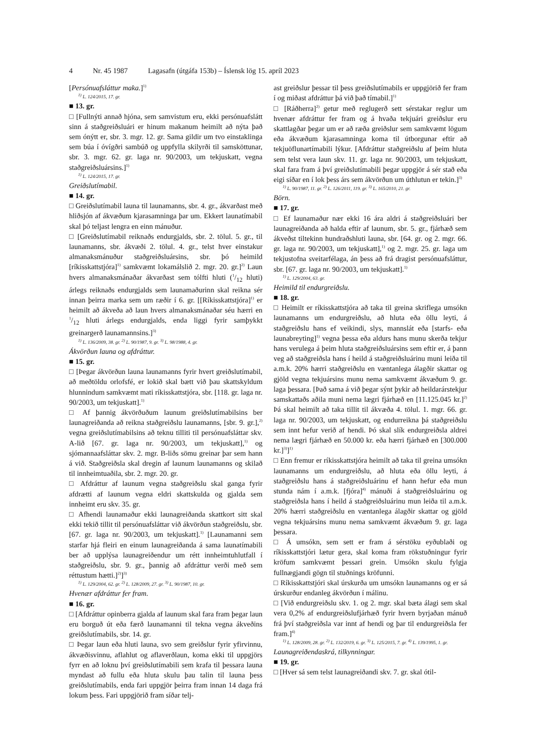4 Nr. 45 1987 Lagasafn (útgáfa 153b) – Íslensk lög 15. apríl 2023
[Persónuafsláttur maka.]<sup>1)</sup>
<sup>1)</sup> L. 124/2015, 17. gr.
■ 13. gr.
□ [Fullnýti annað hjóna, sem samvistum eru, ekki persónuafslátt sinn á staðgreiðsluári er hinum makanum heimilt að nýta það sem ónýtt er, sbr. 3. mgr. 12. gr. Sama gildir um tvo einstaklinga sem búa í óvígðri sambúð og uppfylla skilyrði til samsköttunar, sbr. 3. mgr. 62. gr. laga nr. 90/2003, um tekjuskatt, vegna staðgreiðsluársins.]<sup>1)</sup>
<sup>1)</sup> L. 124/2015, 17. gr.
Greiðslutímabil.
■ 14. gr.
□ Greiðslutímabil launa til launamanns, sbr. 4. gr., ákvarðast með hliðsjón af ákvæðum kjarasamninga þar um. Ekkert launatímabil skal þó teljast lengra en einn mánuður.
□ [Greiðslutímabil reiknaðs endurgjalds, sbr. 2. tölul. 5. gr., til launamanns, sbr. ákvæði 2. tölul. 4. gr., telst hver einstakur almanaksmánuður staðgreiðsluársins, sbr. þó heimild [ríkisskattstjóra]<sup>1)</sup> samkvæmt lokamálslið 2. mgr. 20. gr.]<sup>2)</sup> Laun hvers almanaksmánaðar ákvarðast sem tólfti hluti (1/12 hluti) árlegs reiknaðs endurgjalds sem launamaðurinn skal reikna sér innan þeirra marka sem um ræðir í 6. gr. [[Ríkisskattstjóra]<sup>1)</sup> er heimilt að ákveða að laun hvers almanaksmánaðar séu hærri en 1/12 hluti árlegs endurgjalds, enda liggi fyrir samþykkt greinargerð launamannsins.]<sup>3)</sup>
<sup>1)</sup> L. 136/2009, 38. gr. <sup>2)</sup> L. 90/1987, 9. gr. <sup>3)</sup> L. 98/1988, 4. gr.
Ákvörðun launa og afdráttur.
■ 15. gr.
□ [Þegar ákvörðun launa launamanns fyrir hvert greiðslutímabil, að meðtöldu orlofsfé, er lokið skal bætt við þau skattskyldum hlunnindum samkvæmt mati ríkisskattstjóra, sbr. [118. gr. laga nr. 90/2003, um tekjuskatt].<sup>1)</sup>
□ Af þannig ákvörðuðum launum greiðslutímabilsins ber launagreiðanda að reikna staðgreiðslu launamanns, [sbr. 9. gr.],<sup>2)</sup> vegna greiðslutímabilsins að teknu tilliti til persónuafsláttar skv. A-lið [67. gr. laga nr. 90/2003, um tekjuskatt],<sup>1)</sup> og sjómannaafsláttar skv. 2. mgr. B-liðs sömu greinar þar sem hann á við. Staðgreiðsla skal dregin af launum launamanns og skilað til innheimtuaðila, sbr. 2. mgr. 20. gr.
□ Afdráttur af launum vegna staðgreiðslu skal ganga fyrir afdrætti af launum vegna eldri skattskulda og gjalda sem innheimt eru skv. 35. gr.
□ Afhendi launamaður ekki launagreiðanda skattkort sitt skal ekki tekið tillit til persónuafsláttar við ákvörðun staðgreiðslu, sbr. [67. gr. laga nr. 90/2003, um tekjuskatt].<sup>1)</sup> [Launamanni sem starfar hjá fleiri en einum launagreiðanda á sama launatímabili ber að upplýsa launagreiðendur um rétt innheimtuhlutfall í staðgreiðslu, sbr. 9. gr., þannig að afdráttur verði með sem réttustum hætti.]<sup>2)</sup>]<sup>3)</sup>
<sup>1)</sup> L. 129/2004, 62. gr. <sup>2)</sup> L. 128/2009, 27. gr. <sup>3)</sup> L. 90/1987, 10. gr.
Hvenær afdráttur fer fram.
■ 16. gr.
□ [Afdráttur opinberra gjalda af launum skal fara fram þegar laun eru borguð út eða færð launamanni til tekna vegna ákveðins greiðslutímabils, sbr. 14. gr.
□ Þegar laun eða hluti launa, svo sem greiðslur fyrir yfirvinnu, ákvæðisvinnu, aflahlut og aflaverðlaun, koma ekki til uppgjörs fyrr en að loknu því greiðslutímabili sem krafa til þessara launa myndast að fullu eða hluta skulu þau talin til launa þess greiðslutímabils, enda fari uppgjör þeirra fram innan 14 daga frá lokum þess. Fari uppgjörið fram síðar telj-
ast greiðslur þessar til þess greiðslutímabils er uppgjörið fer fram í og miðast afdráttur þá við það tímabil.]<sup>1)</sup>
□ [Ráðherra]<sup>2)</sup> getur með reglugerð sett sérstakar reglur um hvenær afdráttur fer fram og á hvaða tekjuári greiðslur eru skattlagðar þegar um er að ræða greiðslur sem samkvæmt lögum eða ákvæðum kjarasamninga koma til útborgunar eftir að tekjuöflunartímabili lýkur. [Afdráttur staðgreiðslu af þeim hluta sem telst vera laun skv. 11. gr. laga nr. 90/2003, um tekjuskatt, skal fara fram á því greiðslutímabili þegar uppgjör á sér stað eða eigi síðar en í lok þess árs sem ákvörðun um úthlutun er tekin.]<sup>3)</sup>
<sup>1)</sup> L. 90/1987, 11. gr. <sup>2)</sup> L. 126/2011, 119. gr. <sup>3)</sup> L. 165/2010, 21. gr.
Börn.
■ 17. gr.
□ Ef launamaður nær ekki 16 ára aldri á staðgreiðsluári ber launagreiðanda að halda eftir af launum, sbr. 5. gr., fjárhæð sem ákveðst tiltekinn hundraðshluti launa, sbr. [64. gr. og 2. mgr. 66. gr. laga nr. 90/2003, um tekjuskatt],<sup>1)</sup> og 2. mgr. 25. gr. laga um tekjustofna sveitarfélaga, án þess að frá dragist persónuafsláttur, sbr. [67. gr. laga nr. 90/2003, um tekjuskatt].<sup>1)</sup>
<sup>1)</sup> L. 129/2004, 63. gr.
Heimild til endurgreiðslu.
■ 18. gr.
□ Heimilt er ríkisskattstjóra að taka til greina skriflega umsókn launamanns um endurgreiðslu, að hluta eða öllu leyti, á staðgreiðslu hans ef veikindi, slys, mannslát eða [starfs- eða launabreyting]<sup>1)</sup> vegna þessa eða aldurs hans munu skerða tekjur hans verulega á þeim hluta staðgreiðsluársins sem eftir er, á þann veg að staðgreiðsla hans í heild á staðgreiðsluárinu muni leiða til a.m.k. 20% hærri staðgreiðslu en væntanlega álagðir skattar og gjöld vegna tekjuársins munu nema samkvæmt ákvæðum 9. gr. laga þessara. [Það sama á við þegar sýnt þykir að heildarárstekjur samskattaðs aðila muni nema lægri fjárhæð en [11.125.045 kr.]<sup>2)</sup> Þá skal heimilt að taka tillit til ákvæða 4. tölul. 1. mgr. 66. gr. laga nr. 90/2003, um tekjuskatt, og endurreikna þá staðgreiðslu sem innt hefur verið af hendi. Þó skal slík endurgreiðsla aldrei nema lægri fjárhæð en 50.000 kr. eða hærri fjárhæð en [300.000 kr.]<sup>3)</sup>]<sup>1)</sup>
□ Enn fremur er ríkisskattstjóra heimilt að taka til greina umsókn launamanns um endurgreiðslu, að hluta eða öllu leyti, á staðgreiðslu hans á staðgreiðsluárinu ef hann hefur eða mun stunda nám í a.m.k. [fjóra]<sup>4)</sup> mánuði á staðgreiðsluárinu og staðgreiðsla hans í heild á staðgreiðsluárinu mun leiða til a.m.k. 20% hærri staðgreiðslu en væntanlega álagðir skattar og gjöld vegna tekjuársins munu nema samkvæmt ákvæðum 9. gr. laga þessara.
□ Á umsókn, sem sett er fram á sérstöku eyðublaði og ríkisskattstjóri lætur gera, skal koma fram rökstuðningur fyrir kröfum samkvæmt þessari grein. Umsókn skulu fylgja fullnægjandi gögn til stuðnings kröfunni.
□ Ríkisskattstjóri skal úrskurða um umsókn launamanns og er sá úrskurður endanleg ákvörðun í málinu.
□ [Við endurgreiðslu skv. 1. og 2. mgr. skal bæta álagi sem skal vera 0,2% af endurgreiðslufjárhæð fyrir hvern byrjaðan mánuð frá því staðgreiðsla var innt af hendi og þar til endurgreiðsla fer fram.]<sup>4)</sup>
<sup>1)</sup> L. 128/2009, 28. gr. <sup>2)</sup> L. 132/2019, 6. gr. <sup>3)</sup> L. 125/2015, 7. gr. <sup>4)</sup> L. 139/1995, 1. gr.
Launagreiðendaskrá, tilkynningar.
■ 19. gr.
□ [Hver sá sem telst launagreiðandi skv. 7. gr. skal ótil-